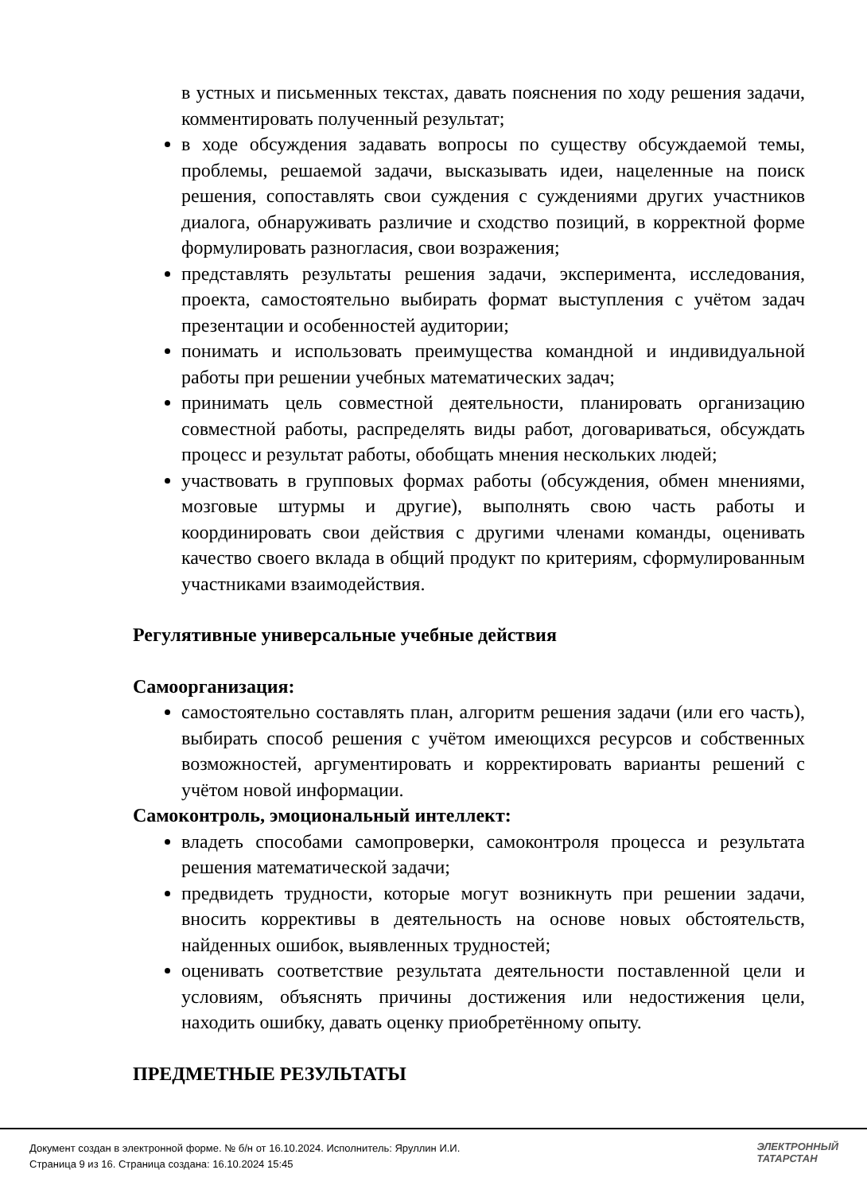в устных и письменных текстах, давать пояснения по ходу решения задачи, комментировать полученный результат;
в ходе обсуждения задавать вопросы по существу обсуждаемой темы, проблемы, решаемой задачи, высказывать идеи, нацеленные на поиск решения, сопоставлять свои суждения с суждениями других участников диалога, обнаруживать различие и сходство позиций, в корректной форме формулировать разногласия, свои возражения;
представлять результаты решения задачи, эксперимента, исследования, проекта, самостоятельно выбирать формат выступления с учётом задач презентации и особенностей аудитории;
понимать и использовать преимущества командной и индивидуальной работы при решении учебных математических задач;
принимать цель совместной деятельности, планировать организацию совместной работы, распределять виды работ, договариваться, обсуждать процесс и результат работы, обобщать мнения нескольких людей;
участвовать в групповых формах работы (обсуждения, обмен мнениями, мозговые штурмы и другие), выполнять свою часть работы и координировать свои действия с другими членами команды, оценивать качество своего вклада в общий продукт по критериям, сформулированным участниками взаимодействия.
Регулятивные универсальные учебные действия
Самоорганизация:
самостоятельно составлять план, алгоритм решения задачи (или его часть), выбирать способ решения с учётом имеющихся ресурсов и собственных возможностей, аргументировать и корректировать варианты решений с учётом новой информации.
Самоконтроль, эмоциональный интеллект:
владеть способами самопроверки, самоконтроля процесса и результата решения математической задачи;
предвидеть трудности, которые могут возникнуть при решении задачи, вносить коррективы в деятельность на основе новых обстоятельств, найденных ошибок, выявленных трудностей;
оценивать соответствие результата деятельности поставленной цели и условиям, объяснять причины достижения или недостижения цели, находить ошибку, давать оценку приобретённому опыту.
ПРЕДМЕТНЫЕ РЕЗУЛЬТАТЫ
Документ создан в электронной форме. № б/н от 16.10.2024. Исполнитель: Яруллин И.И.
Страница 9 из 16. Страница создана: 16.10.2024 15:45
ЭЛЕКТРОННЫЙ
ТАТАРСТАН